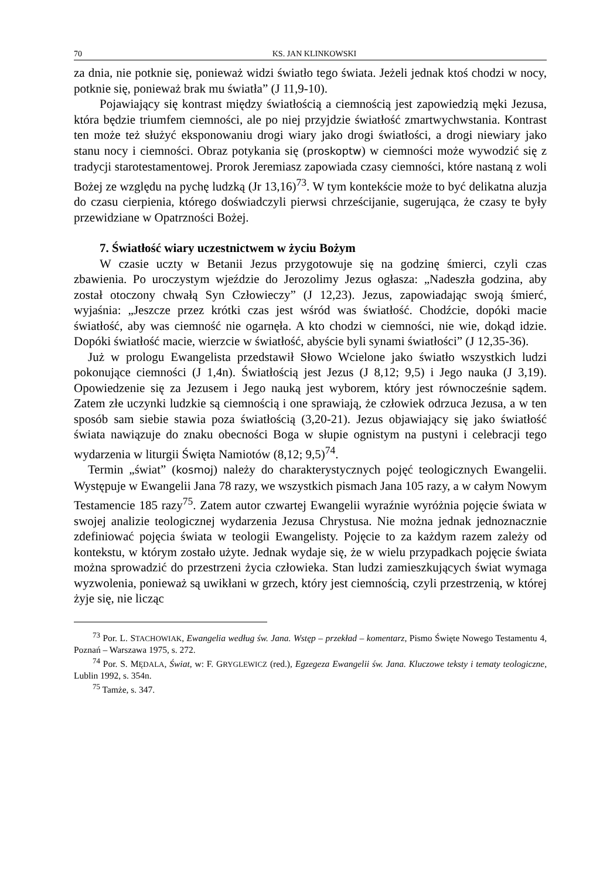70 KS. JAN KLINKOWSKI
za dnia, nie potknie się, ponieważ widzi światło tego świata. Jeżeli jednak ktoś chodzi w nocy, potknie się, ponieważ brak mu światła” (J 11,9-10).
Pojawiający się kontrast między światłością a ciemnością jest zapowiedzią męki Jezusa, która będzie triumfem ciemności, ale po niej przyjdzie światłość zmartwychwstania. Kontrast ten może też służyć eksponowaniu drogi wiary jako drogi światłości, a drogi niewiary jako stanu nocy i ciemności. Obraz potykania się (proskoptw) w ciemności może wywodzić się z tradycji starotestamentowej. Prorok Jeremiasz zapowiada czasy ciemności, które nastaną z woli Bożej ze względu na pychę ludzką (Jr 13,16)<sup>73</sup>. W tym kontekście może to być delikatna aluzja do czasu cierpienia, którego doświadczyli pierwsi chrześcijanie, sugerująca, że czasy te były przewidziane w Opatrzności Bożej.
7. Światłość wiary uczestnictwem w życiu Bożym
W czasie uczty w Betanii Jezus przygotowuje się na godzinę śmierci, czyli czas zbawienia. Po uroczystym wjeździe do Jerozolimy Jezus ogłasza: „Nadeszła godzina, aby został otoczony chwałą Syn Człowieczy” (J 12,23). Jezus, zapowiadając swoją śmierć, wyjaśnia: „Jeszcze przez krótki czas jest wśród was światłość. Chodźcie, dopóki macie światłość, aby was ciemność nie ogarnęła. A kto chodzi w ciemności, nie wie, dokąd idzie. Dopóki światłość macie, wierzcie w światłość, abyście byli synami światłości” (J 12,35-36).
Już w prologu Ewangelista przedstawił Słowo Wcielone jako światło wszystkich ludzi pokonujące ciemności (J 1,4n). Światłością jest Jezus (J 8,12; 9,5) i Jego nauka (J 3,19). Opowiedzenie się za Jezusem i Jego nauką jest wyborem, który jest równocześnie sądem. Zatem złe uczynki ludzkie są ciemnością i one sprawiają, że człowiek odrzuca Jezusa, a w ten sposób sam siebie stawia poza światłością (3,20-21). Jezus objawiający się jako światłość świata nawiązuje do znaku obecności Boga w słupie ognistym na pustyni i celebracji tego wydarzenia w liturgii Święta Namiotów (8,12; 9,5)<sup>74</sup>.
Termin „świat” (kosmoj) należy do charakterystycznych pojęć teologicznych Ewangelii. Występuje w Ewangelii Jana 78 razy, we wszystkich pismach Jana 105 razy, a w całym Nowym Testamencie 185 razy<sup>75</sup>. Zatem autor czwartej Ewangelii wyraźnie wyróżnia pojęcie świata w swojej analizie teologicznej wydarzenia Jezusa Chrystusa. Nie można jednak jednoznacznie zdefiniować pojęcia świata w teologii Ewangelisty. Pojęcie to za każdym razem zależy od kontekstu, w którym zostało użyte. Jednak wydaje się, że w wielu przypadkach pojęcie świata można sprowadzić do przestrzeni życia człowieka. Stan ludzi zamieszkujących świat wymaga wyzwolenia, ponieważ są uwikłani w grzech, który jest ciemnością, czyli przestrzenią, w której żyje się, nie licząc
<sup>73</sup> Por. L. STACHOWIAK, Ewangelia według św. Jana. Wstęp – przekład – komentarz, Pismo Święte Nowego Testamentu 4, Poznań – Warszawa 1975, s. 272.
<sup>74</sup> Por. S. MĘDALA, Świat, w: F. GRYGLEWICZ (red.), Egzegeza Ewangelii św. Jana. Kluczowe teksty i tematy teologiczne, Lublin 1992, s. 354n.
<sup>75</sup> Tamże, s. 347.